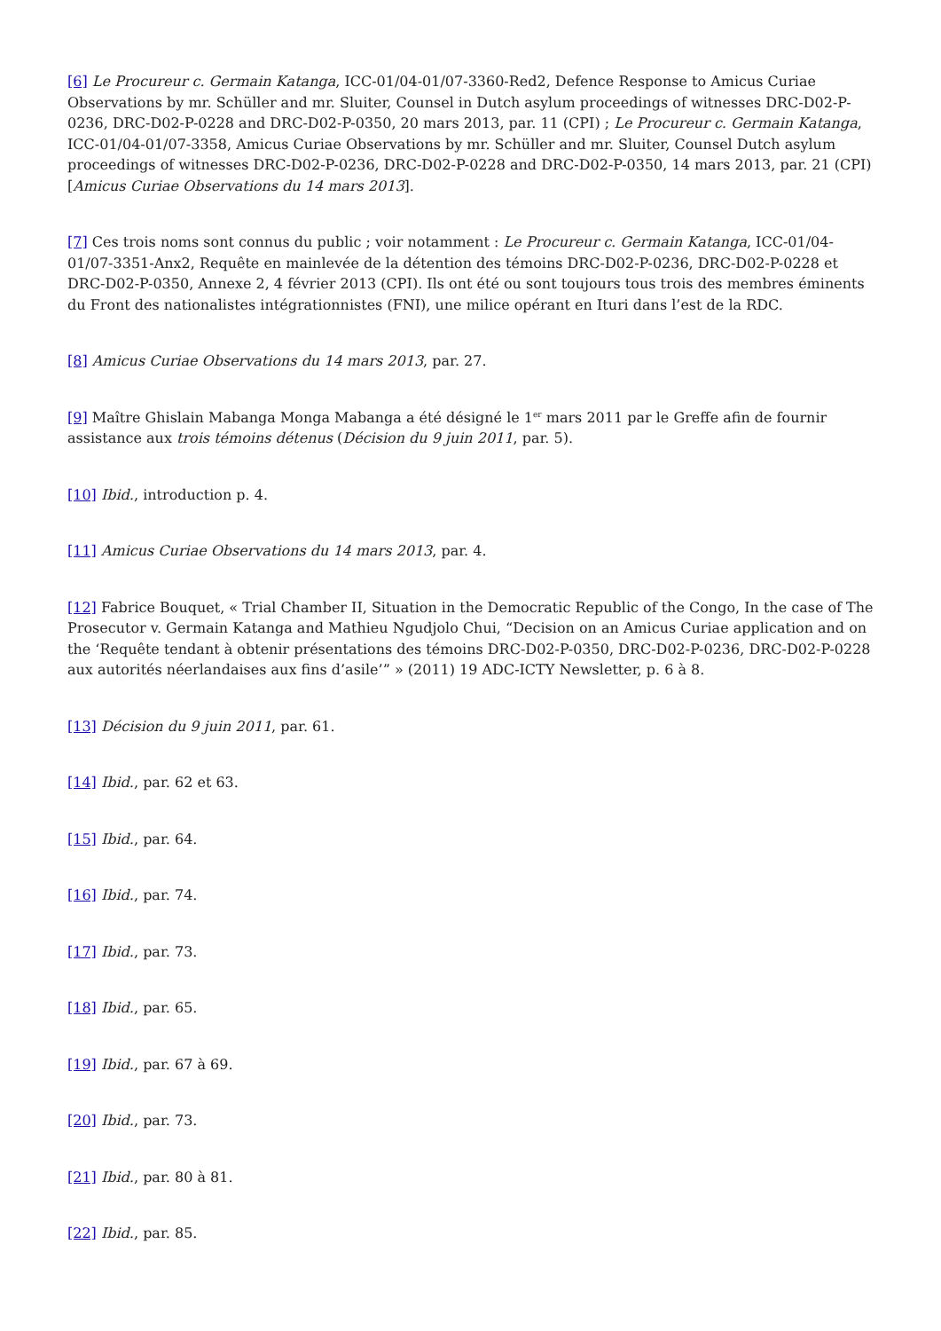[6] Le Procureur c. Germain Katanga, ICC-01/04-01/07-3360-Red2, Defence Response to Amicus Curiae Observations by mr. Schüller and mr. Sluiter, Counsel in Dutch asylum proceedings of witnesses DRC-D02-P-0236, DRC-D02-P-0228 and DRC-D02-P-0350, 20 mars 2013, par. 11 (CPI) ; Le Procureur c. Germain Katanga, ICC-01/04-01/07-3358, Amicus Curiae Observations by mr. Schüller and mr. Sluiter, Counsel Dutch asylum proceedings of witnesses DRC-D02-P-0236, DRC-D02-P-0228 and DRC-D02-P-0350, 14 mars 2013, par. 21 (CPI) [Amicus Curiae Observations du 14 mars 2013].
[7] Ces trois noms sont connus du public ; voir notamment : Le Procureur c. Germain Katanga, ICC-01/04-01/07-3351-Anx2, Requête en mainlevée de la détention des témoins DRC-D02-P-0236, DRC-D02-P-0228 et DRC-D02-P-0350, Annexe 2, 4 février 2013 (CPI). Ils ont été ou sont toujours tous trois des membres éminents du Front des nationalistes intégrationnistes (FNI), une milice opérant en Ituri dans l’est de la RDC.
[8] Amicus Curiae Observations du 14 mars 2013, par. 27.
[9] Maître Ghislain Mabanga Monga Mabanga a été désigné le 1<sup>er</sup> mars 2011 par le Greffe afin de fournir assistance aux trois témoins détenus (Décision du 9 juin 2011, par. 5).
[10] Ibid., introduction p. 4.
[11] Amicus Curiae Observations du 14 mars 2013, par. 4.
[12] Fabrice Bouquet, « Trial Chamber II, Situation in the Democratic Republic of the Congo, In the case of The Prosecutor v. Germain Katanga and Mathieu Ngudjolo Chui, “Decision on an Amicus Curiae application and on the ‘Requête tendant à obtenir présentations des témoins DRC-D02-P-0350, DRC-D02-P-0236, DRC-D02-P-0228 aux autorités néerlandaises aux fins d’asile’” » (2011) 19 ADC-ICTY Newsletter, p. 6 à 8.
[13] Décision du 9 juin 2011, par. 61.
[14] Ibid., par. 62 et 63.
[15] Ibid., par. 64.
[16] Ibid., par. 74.
[17] Ibid., par. 73.
[18] Ibid., par. 65.
[19] Ibid., par. 67 à 69.
[20] Ibid., par. 73.
[21] Ibid., par. 80 à 81.
[22] Ibid., par. 85.